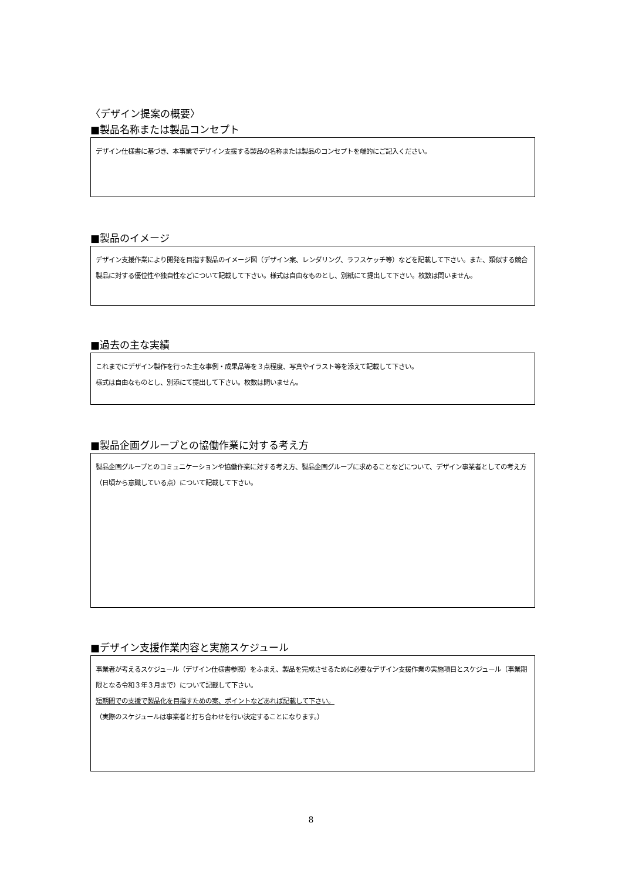〈デザイン提案の概要〉
■製品名称または製品コンセプト
デザイン仕様書に基づき、本事業でデザイン支援する製品の名称または製品のコンセプトを端的にご記入ください。
■製品のイメージ
デザイン支援作業により開発を目指す製品のイメージ図（デザイン案、レンダリング、ラフスケッチ等）などを記載して下さい。また、類似する競合製品に対する優位性や独自性などについて記載して下さい。様式は自由なものとし、別紙にて提出して下さい。枚数は問いません。
■過去の主な実績
これまでにデザイン製作を行った主な事例・成果品等を３点程度、写真やイラスト等を添えて記載して下さい。
様式は自由なものとし、別添にて提出して下さい。枚数は問いません。
■製品企画グループとの協働作業に対する考え方
製品企画グループとのコミュニケーションや協働作業に対する考え方、製品企画グループに求めることなどについて、デザイン事業者としての考え方（日頃から意識している点）について記載して下さい。
■デザイン支援作業内容と実施スケジュール
事業者が考えるスケジュール（デザイン仕様書参照）をふまえ、製品を完成させるために必要なデザイン支援作業の実施項目とスケジュール（事業期限となる令和３年３月まで）について記載して下さい。
短期間での支援で製品化を目指すための案、ポイントなどあれば記載して下さい。
（実際のスケジュールは事業者と打ち合わせを行い決定することになります。）
8